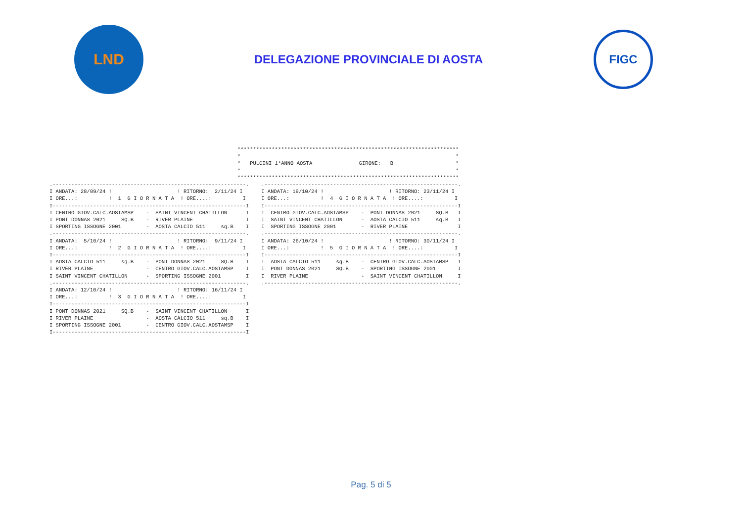LND
DELEGAZIONE PROVINCIALE DI AOSTA
FIGC
***********************************************************************
*                                                                     *
*   PULCINI 1°ANNO AOSTA               GIRONE:   B                    *
*                                                                     *
***********************************************************************
.--------------------------------------------------------------.
I ANDATA: 28/09/24 !                     ! RITORNO:  2/11/24 I
I ORE...:          !  1  G I O R N A T A  ! ORE....:          I
I--------------------------------------------------------------I
I CENTRO GIOV.CALC.AOSTAMSP    -  SAINT VINCENT CHATILLON      I
I PONT DONNAS 2021     SQ.B    -  RIVER PLAINE                 I
I SPORTING ISSOGNE 2001        -  AOSTA CALCIO 511     sq.B    I
.--------------------------------------------------------------.
I ANDATA:  5/10/24 !                     ! RITORNO:  9/11/24 I
I ORE...:          !  2  G I O R N A T A  ! ORE....:          I
I--------------------------------------------------------------I
I AOSTA CALCIO 511     sq.B    -  PONT DONNAS 2021     SQ.B    I
I RIVER PLAINE                 -  CENTRO GIOV.CALC.AOSTAMSP    I
I SAINT VINCENT CHATILLON      -  SPORTING ISSOGNE 2001        I
.--------------------------------------------------------------.
I ANDATA: 12/10/24 !                     ! RITORNO: 16/11/24 I
I ORE...:          !  3  G I O R N A T A  ! ORE....:          I
I--------------------------------------------------------------I
I PONT DONNAS 2021     SQ.B    -  SAINT VINCENT CHATILLON      I
I RIVER PLAINE                 -  AOSTA CALCIO 511     sq.B    I
I SPORTING ISSOGNE 2001        -  CENTRO GIOV.CALC.AOSTAMSP    I
I--------------------------------------------------------------I
.--------------------------------------------------------------.
I ANDATA: 19/10/24 !                     ! RITORNO: 23/11/24 I
I ORE...:          !  4  G I O R N A T A  ! ORE....:          I
I--------------------------------------------------------------I
I  CENTRO GIOV.CALC.AOSTAMSP    -  PONT DONNAS 2021     SQ.B   I
I  SAINT VINCENT CHATILLON      -  AOSTA CALCIO 511     sq.B   I
I  SPORTING ISSOGNE 2001        -  RIVER PLAINE                I
.--------------------------------------------------------------.
I ANDATA: 26/10/24 !                     ! RITORNO: 30/11/24 I
I ORE...:          !  5  G I O R N A T A  ! ORE....:          I
I--------------------------------------------------------------I
I  AOSTA CALCIO 511     sq.B    -  CENTRO GIOV.CALC.AOSTAMSP   I
I  PONT DONNAS 2021     SQ.B    -  SPORTING ISSOGNE 2001       I
I  RIVER PLAINE                 -  SAINT VINCENT CHATILLON     I
.--------------------------------------------------------------.
Pag. 5 di 5